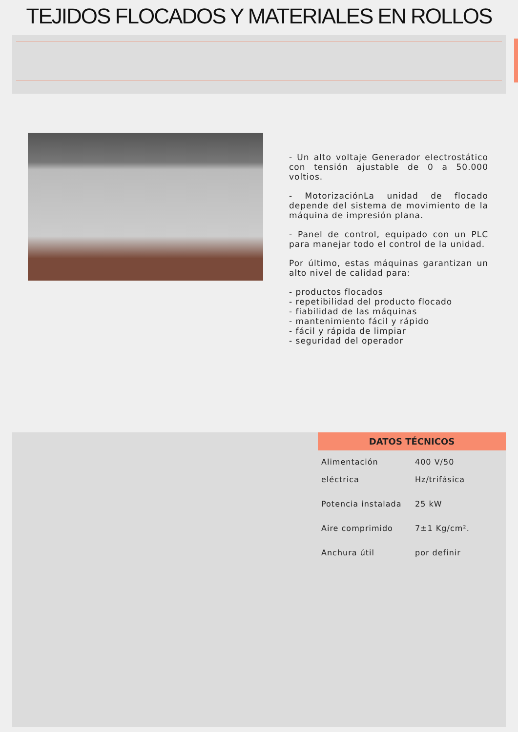TEJIDOS FLOCADOS Y MATERIALES EN ROLLOS
- Un alto voltaje Generador electrostático con tensión ajustable de 0 a 50.000 voltios.
- MotorizaciónLa unidad de flocado depende del sistema de movimiento de la máquina de impresión plana.
- Panel de control, equipado con un PLC para manejar todo el control de la unidad.
Por último, estas máquinas garantizan un alto nivel de calidad para:
- productos flocados
- repetibilidad del producto flocado
- fiabilidad de las máquinas
- mantenimiento fácil y rápido
- fácil y rápida de limpiar
- seguridad del operador
DATOS TÉCNICOS
| Alimentación eléctrica | 400 V/50 Hz/trifásica |
| Potencia instalada | 25 kW |
| Aire comprimido | 7±1 Kg/cm². |
| Anchura útil | por definir |